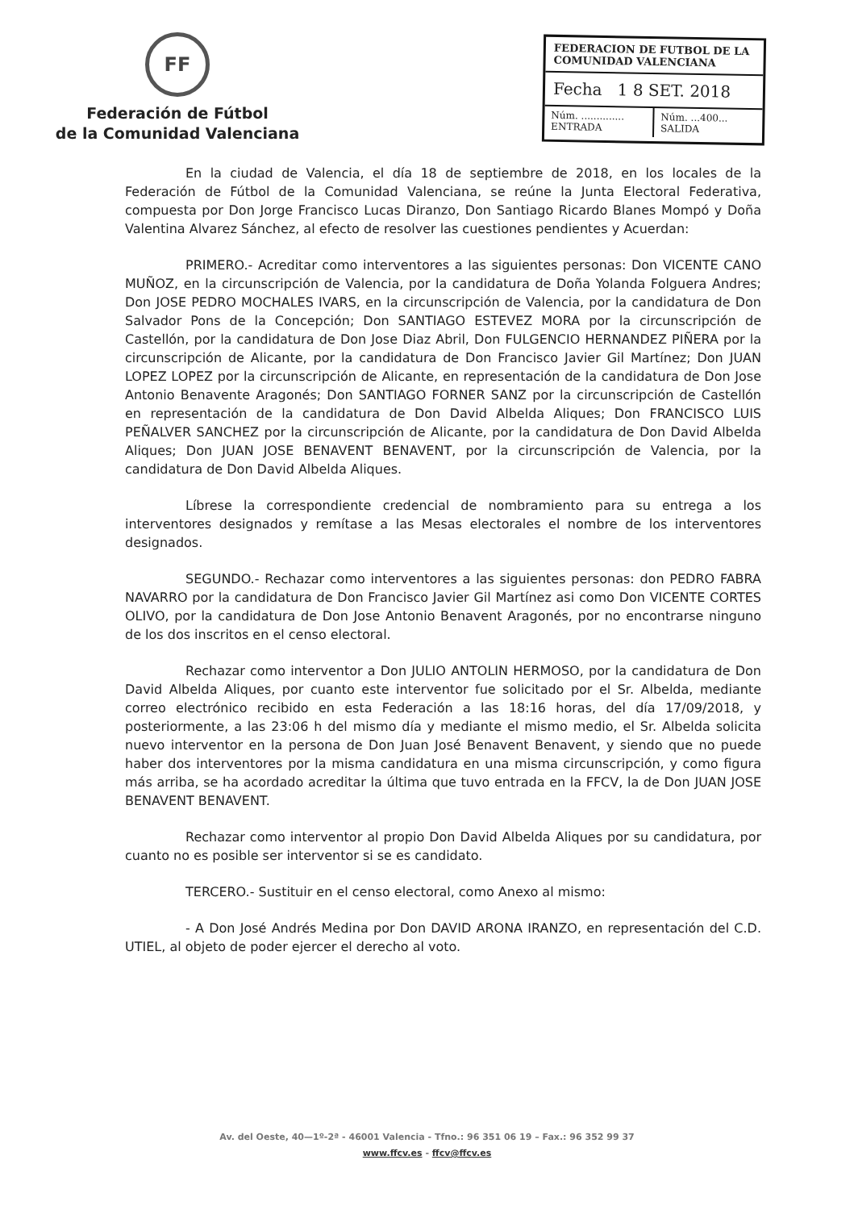FF
Federación de Fútbol
de la Comunidad Valenciana
FEDERACION DE FUTBOL DE LA COMUNIDAD VALENCIANA
Fecha 1 8 SET. 2018
Núm. ..............
ENTRADA
Núm. ...400...
SALIDA
En la ciudad de Valencia, el día 18 de septiembre de 2018, en los locales de la Federación de Fútbol de la Comunidad Valenciana, se reúne la Junta Electoral Federativa, compuesta por Don Jorge Francisco Lucas Diranzo, Don Santiago Ricardo Blanes Mompó y Doña Valentina Alvarez Sánchez, al efecto de resolver las cuestiones pendientes y Acuerdan:
PRIMERO.- Acreditar como interventores a las siguientes personas: Don VICENTE CANO MUÑOZ, en la circunscripción de Valencia, por la candidatura de Doña Yolanda Folguera Andres; Don JOSE PEDRO MOCHALES IVARS, en la circunscripción de Valencia, por la candidatura de Don Salvador Pons de la Concepción; Don SANTIAGO ESTEVEZ MORA por la circunscripción de Castellón, por la candidatura de Don Jose Diaz Abril, Don FULGENCIO HERNANDEZ PIÑERA por la circunscripción de Alicante, por la candidatura de Don Francisco Javier Gil Martínez; Don JUAN LOPEZ LOPEZ por la circunscripción de Alicante, en representación de la candidatura de Don Jose Antonio Benavente Aragonés; Don SANTIAGO FORNER SANZ por la circunscripción de Castellón en representación de la candidatura de Don David Albelda Aliques; Don FRANCISCO LUIS PEÑALVER SANCHEZ por la circunscripción de Alicante, por la candidatura de Don David Albelda Aliques; Don JUAN JOSE BENAVENT BENAVENT, por la circunscripción de Valencia, por la candidatura de Don David Albelda Aliques.
Líbrese la correspondiente credencial de nombramiento para su entrega a los interventores designados y remítase a las Mesas electorales el nombre de los interventores designados.
SEGUNDO.- Rechazar como interventores a las siguientes personas: don PEDRO FABRA NAVARRO por la candidatura de Don Francisco Javier Gil Martínez asi como Don VICENTE CORTES OLIVO, por la candidatura de Don Jose Antonio Benavent Aragonés, por no encontrarse ninguno de los dos inscritos en el censo electoral.
Rechazar como interventor a Don JULIO ANTOLIN HERMOSO, por la candidatura de Don David Albelda Aliques, por cuanto este interventor fue solicitado por el Sr. Albelda, mediante correo electrónico recibido en esta Federación a las 18:16 horas, del día 17/09/2018, y posteriormente, a las 23:06 h del mismo día y mediante el mismo medio, el Sr. Albelda solicita nuevo interventor en la persona de Don Juan José Benavent Benavent, y siendo que no puede haber dos interventores por la misma candidatura en una misma circunscripción, y como figura más arriba, se ha acordado acreditar la última que tuvo entrada en la FFCV, la de Don JUAN JOSE BENAVENT BENAVENT.
Rechazar como interventor al propio Don David Albelda Aliques por su candidatura, por cuanto no es posible ser interventor si se es candidato.
TERCERO.- Sustituir en el censo electoral, como Anexo al mismo:
- A Don José Andrés Medina por Don DAVID ARONA IRANZO, en representación del C.D. UTIEL, al objeto de poder ejercer el derecho al voto.
Av. del Oeste, 40—1º-2ª - 46001 Valencia - Tfno.: 96 351 06 19 – Fax.: 96 352 99 37
www.ffcv.es - ffcv@ffcv.es